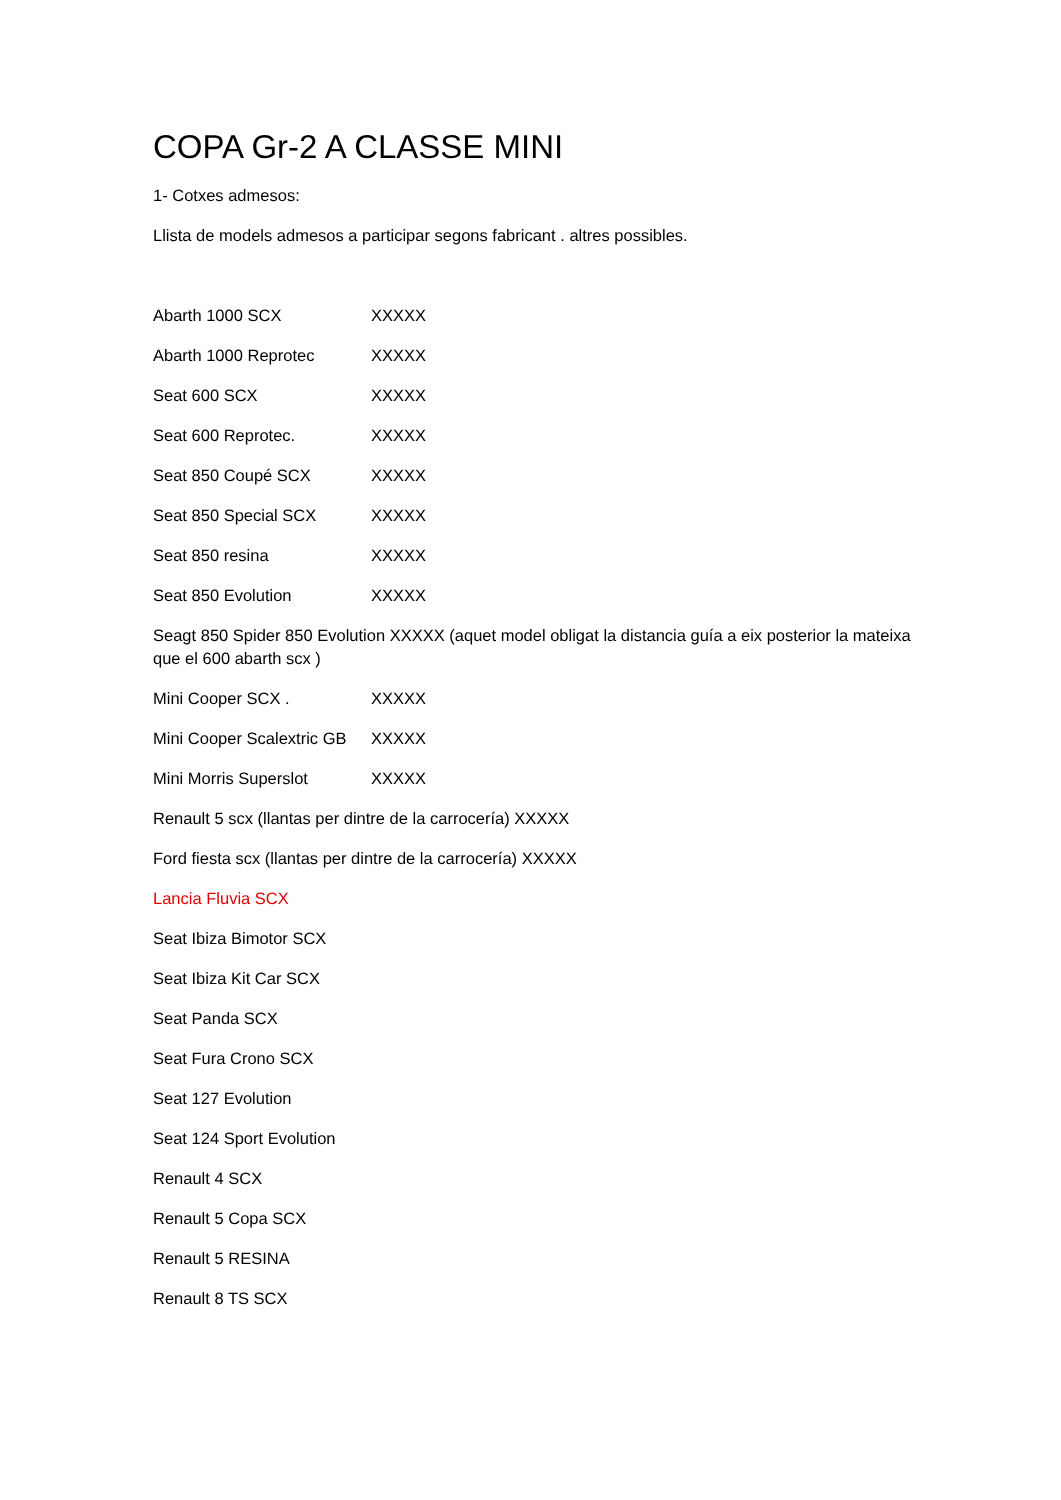COPA Gr-2 A CLASSE MINI
1- Cotxes admesos:
Llista de models admesos a participar segons fabricant . altres possibles.
Abarth 1000 SCX XXXXX
Abarth 1000 Reprotec XXXXX
Seat 600 SCX XXXXX
Seat 600 Reprotec. XXXXX
Seat 850 Coupé SCX XXXXX
Seat 850 Special SCX XXXXX
Seat 850 resina XXXXX
Seat 850 Evolution XXXXX
Seagt 850 Spider 850 Evolution XXXXX (aquet model obligat la distancia guía a eix posterior la mateixa que el 600 abarth scx )
Mini Cooper SCX . XXXXX
Mini Cooper Scalextric GB XXXXX
Mini Morris Superslot XXXXX
Renault 5 scx (llantas per dintre de la carrocería) XXXXX
Ford fiesta scx (llantas per dintre de la carrocería) XXXXX
Lancia Fluvia SCX
Seat Ibiza Bimotor SCX
Seat Ibiza Kit Car SCX
Seat Panda SCX
Seat Fura Crono SCX
Seat 127 Evolution
Seat 124 Sport Evolution
Renault 4 SCX
Renault 5 Copa SCX
Renault 5 RESINA
Renault 8 TS SCX